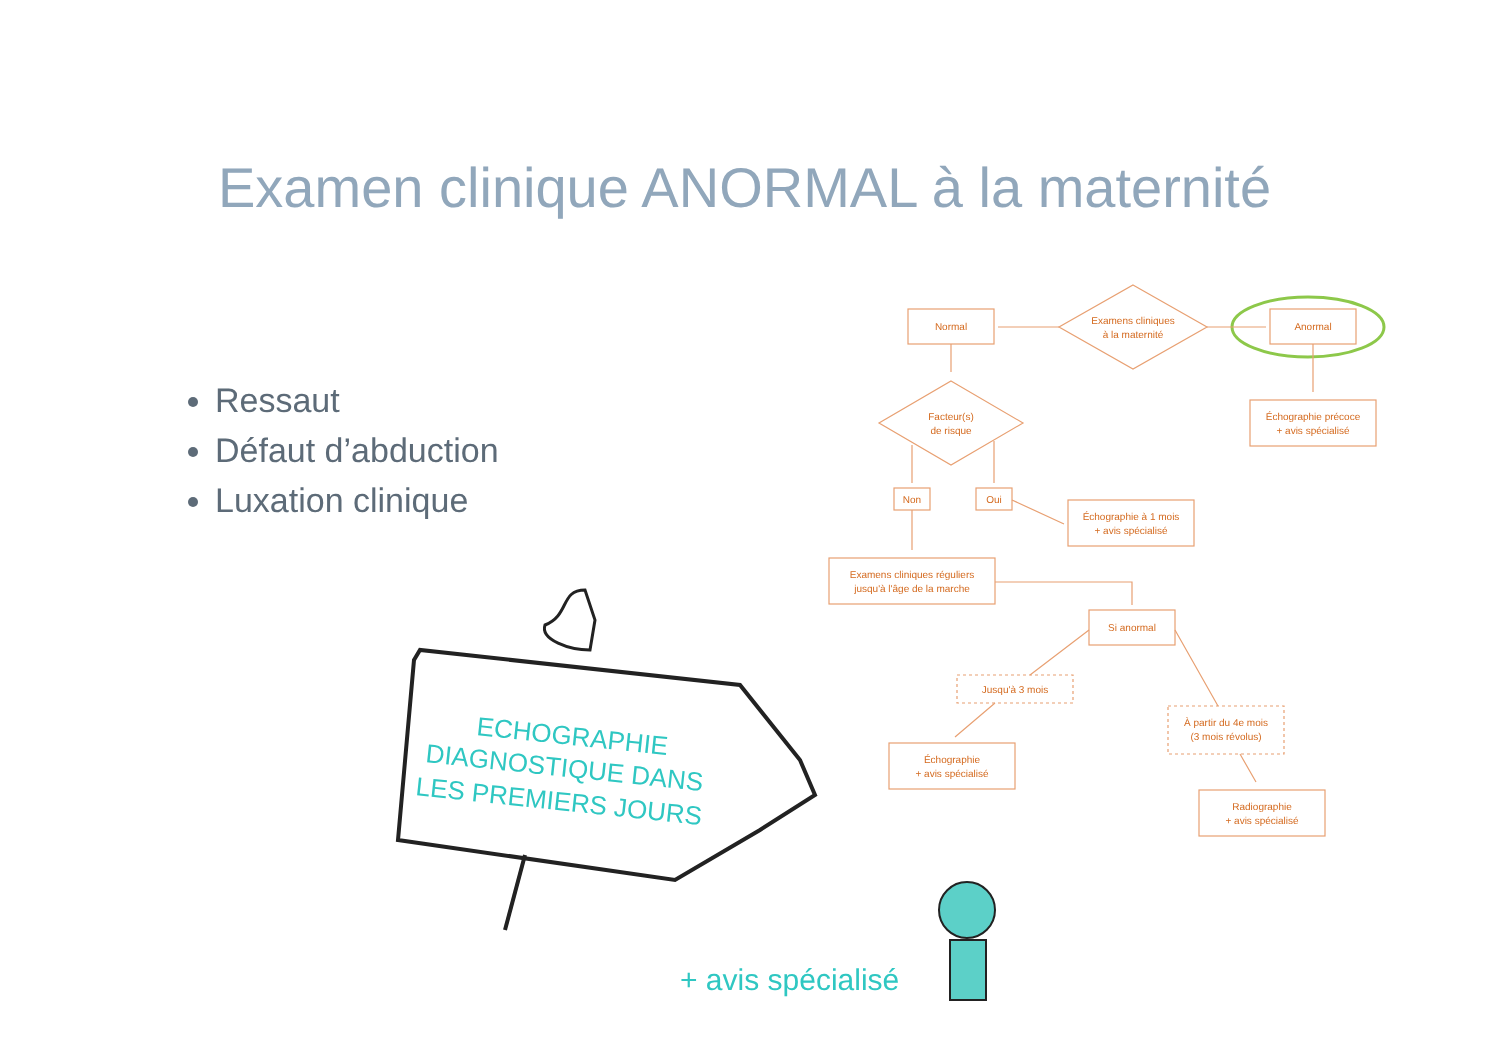Examen clinique ANORMAL à la maternité
Ressaut
Défaut d’abduction
Luxation clinique
Examens cliniques
à la maternité
Normal
Anormal
Échographie précoce
+ avis spécialisé
Facteur(s)
de risque
Non
Oui
Échographie à 1 mois
+ avis spécialisé
Examens cliniques réguliers
jusqu'à l'âge de la marche
Si anormal
Jusqu'à 3 mois
À partir du 4e mois
(3 mois révolus)
Échographie
+ avis spécialisé
Radiographie
+ avis spécialisé
ECHOGRAPHIE
DIAGNOSTIQUE DANS
LES PREMIERS JOURS
+ avis spécialisé